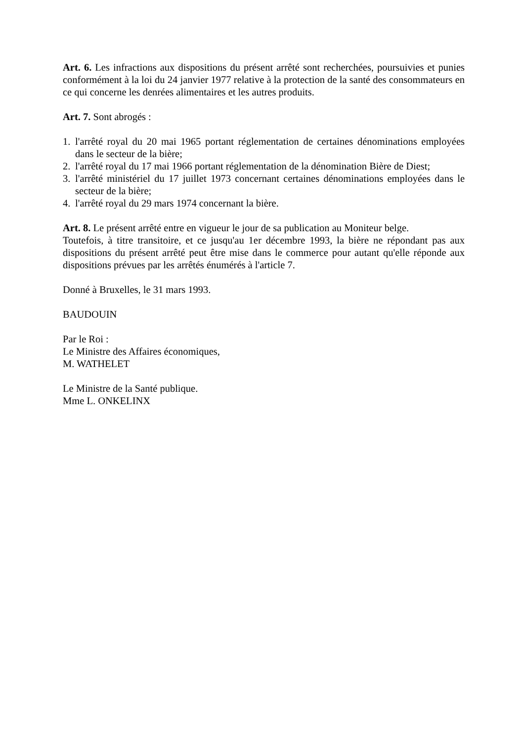Art. 6. Les infractions aux dispositions du présent arrêté sont recherchées, poursuivies et punies conformément à la loi du 24 janvier 1977 relative à la protection de la santé des consommateurs en ce qui concerne les denrées alimentaires et les autres produits.
Art. 7. Sont abrogés :
1. l'arrêté royal du 20 mai 1965 portant réglementation de certaines dénominations employées dans le secteur de la bière;
2. l'arrêté royal du 17 mai 1966 portant réglementation de la dénomination Bière de Diest;
3. l'arrêté ministériel du 17 juillet 1973 concernant certaines dénominations employées dans le secteur de la bière;
4. l'arrêté royal du 29 mars 1974 concernant la bière.
Art. 8. Le présent arrêté entre en vigueur le jour de sa publication au Moniteur belge.
Toutefois, à titre transitoire, et ce jusqu'au 1er décembre 1993, la bière ne répondant pas aux dispositions du présent arrêté peut être mise dans le commerce pour autant qu'elle réponde aux dispositions prévues par les arrêtés énumérés à l'article 7.
Donné à Bruxelles, le 31 mars 1993.
BAUDOUIN
Par le Roi :
Le Ministre des Affaires économiques,
M. WATHELET
Le Ministre de la Santé publique.
Mme L. ONKELINX